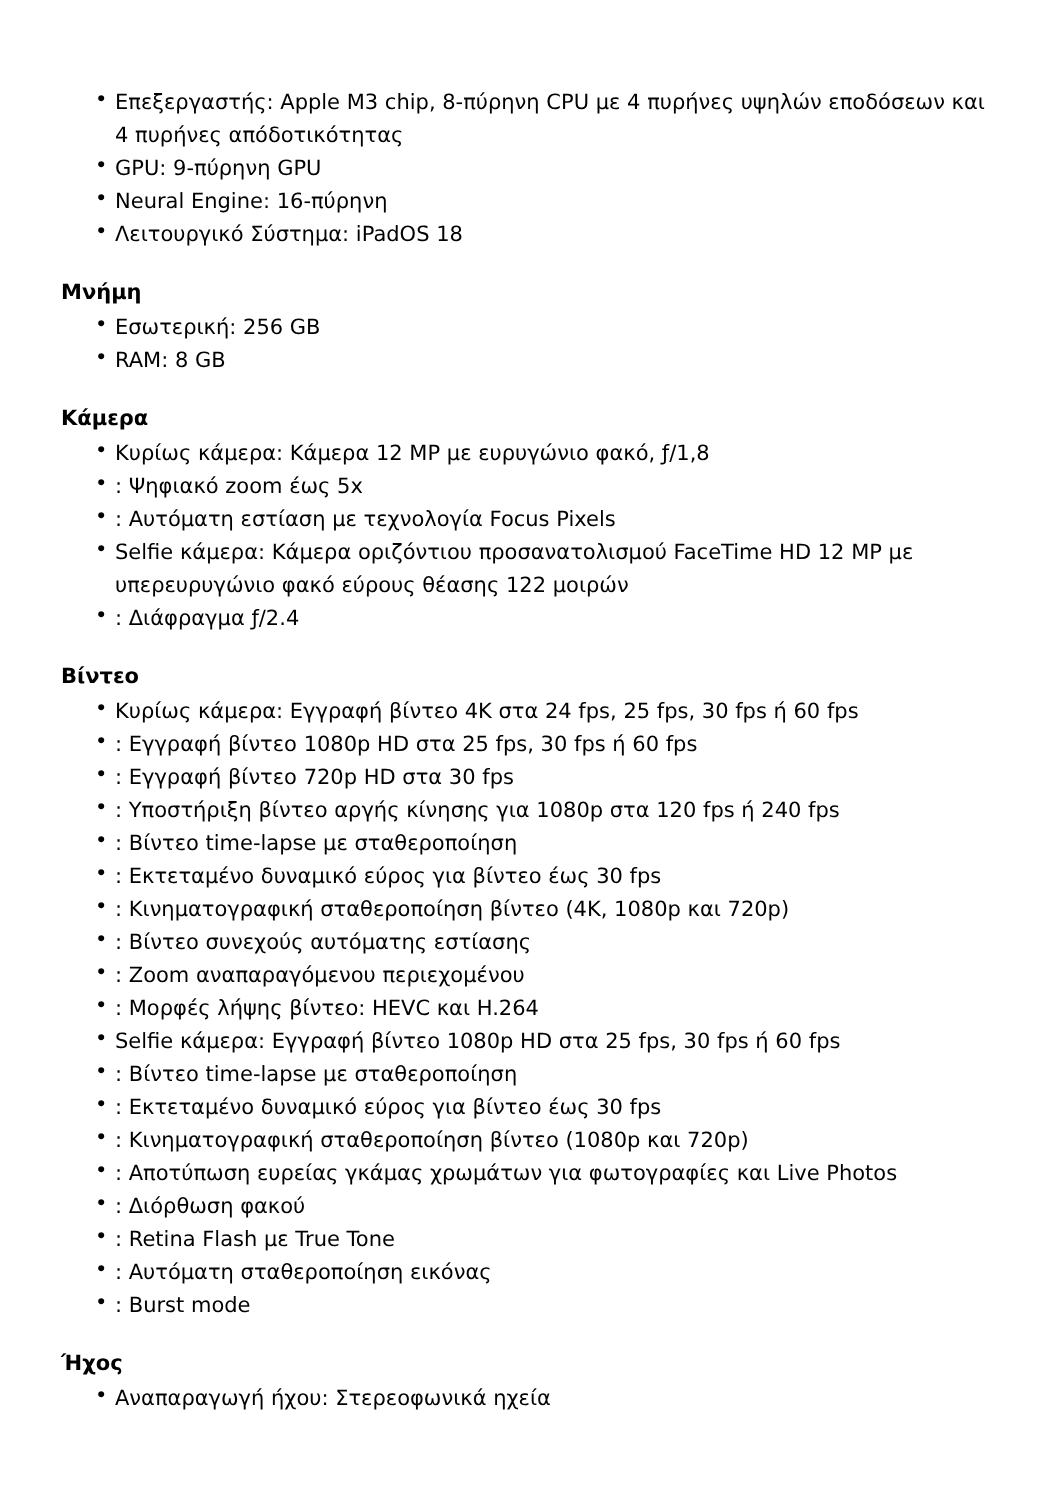• Επεξεργαστής: Apple M3 chip, 8-πύρηνη CPU με 4 πυρήνες υψηλών εποδόσεων και 4 πυρήνες απόδοτικότητας
• GPU: 9-πύρηνη GPU
• Neural Engine: 16-πύρηνη
• Λειτουργικό Σύστημα: iPadOS 18
Μνήμη
• Εσωτερική: 256 GB
• RAM: 8 GB
Κάμερα
• Κυρίως κάμερα: Κάμερα 12 MP με ευρυγώνιο φακό, ƒ/1,8
•: Ψηφιακό zoom έως 5x
•: Αυτόματη εστίαση με τεχνολογία Focus Pixels
• Selfie κάμερα: Κάμερα οριζόντιου προσανατολισμού FaceTime HD 12 MP με υπερευρυγώνιο φακό εύρους θέασης 122 μοιρών
•: Διάφραγμα ƒ/2.4
Βίντεο
• Κυρίως κάμερα: Εγγραφή βίντεο 4K στα 24 fps, 25 fps, 30 fps ή 60 fps
•: Εγγραφή βίντεο 1080p HD στα 25 fps, 30 fps ή 60 fps
•: Εγγραφή βίντεο 720p HD στα 30 fps
•: Υποστήριξη βίντεο αργής κίνησης για 1080p στα 120 fps ή 240 fps
•: Βίντεο time-lapse με σταθεροποίηση
•: Εκτεταμένο δυναμικό εύρος για βίντεο έως 30 fps
•: Κινηματογραφική σταθεροποίηση βίντεο (4K, 1080p και 720p)
•: Βίντεο συνεχούς αυτόματης εστίασης
•: Zoom αναπαραγόμενου περιεχομένου
•: Μορφές λήψης βίντεο: HEVC και H.264
• Selfie κάμερα: Εγγραφή βίντεο 1080p HD στα 25 fps, 30 fps ή 60 fps
•: Βίντεο time-lapse με σταθεροποίηση
•: Εκτεταμένο δυναμικό εύρος για βίντεο έως 30 fps
•: Κινηματογραφική σταθεροποίηση βίντεο (1080p και 720p)
•: Αποτύπωση ευρείας γκάμας χρωμάτων για φωτογραφίες και Live Photos
•: Διόρθωση φακού
•: Retina Flash με True Tone
•: Αυτόματη σταθεροποίηση εικόνας
•: Burst mode
Ήχος
• Αναπαραγωγή ήχου: Στερεοφωνικά ηχεία